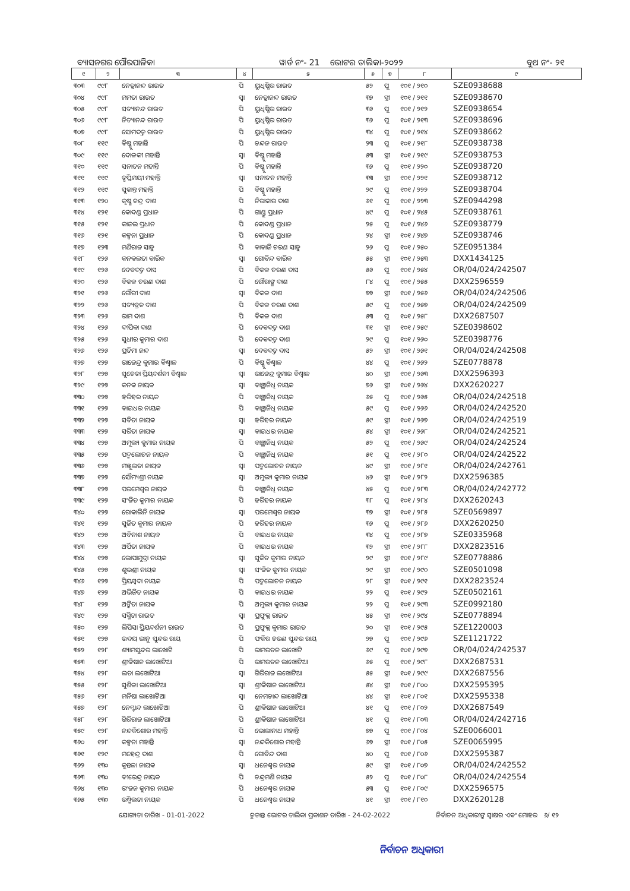ବ୍ୟାସନଗର ପୌରପାଳିକା ୱାର୍ଡ ନଂ- 21 ଭୋଟର ତାଲିକା-୨୦୨୨ ବୁଥ ନଂ- ୨୧
| ୧ | ୨ | ୩ | ୪ | ୫ | ୬ | ୭ | ୮ | ୯ |
| --- | --- | --- | --- | --- | --- | --- | --- | --- |
| ୩୦୩ | ୯୯୮ | ନେତ୍ରାନନ୍ଦ ରାଉତ | ପି | ୟୁଧିଷ୍ଠିର ରାଉତ | ୫୨ | ପୁ | ୧୦୧ / ୨୧୦ | SZE0938688 |
| ୩୦୪ | ୯୯୮ | ମମତା ରାଉତ | ସ୍ୱା | ନେତ୍ରାନନ୍ଦ ରାଉତ | ୩୭ | ସ୍ତ୍ରୀ | ୧୦୧ / ୨୧୧ | SZE0938670 |
| ୩୦୫ | ୯୯୮ | ସତ୍ୟାନନ୍ଦ ରାଉତ | ପି | ୟୁଧିଷ୍ଠିର ରାଉତ | ୩୬ | ପୁ | ୧୦୧ / ୨୧୨ | SZE0938654 |
| ୩୦୬ | ୯୯୮ | ନିତ୍ୟାନନ୍ଦ ରାଉତ | ପି | ୟୁଧିଷ୍ଠିର ରାଉତ | ୩୬ | ପୁ | ୧୦୧ / ୨୧୩ | SZE0938696 |
| ୩୦୭ | ୯୯୮ | ସୋମଦତ୍ତ ରାଉତ | ପି | ୟୁଧିଷ୍ଠିର ରାଉତ | ୩୪ | ପୁ | ୧୦୧ / ୨୧୪ | SZE0938662 |
| ୩୦୮ | ୧୧୯ | ବିଷ୍ଣୁ ମହାନ୍ତି | ପି | ଚନ୍ଦନ ରାଉତ | ୨୩ | ପୁ | ୧୦୧ / ୨୧୮ | SZE0938738 |
| ୩୦୯ | ୧୧୯ | ଦୋଳକୀ ମହାନ୍ତି | ସ୍ୱା | ବିଷ୍ଣୁ ମହାନ୍ତି | ୫୩ | ସ୍ତ୍ରୀ | ୧୦୧ / ୨୧୯ | SZE0938753 |
| ୩୧୦ | ୧୧୯ | ସନାତନ ମହାନ୍ତି | ପି | ବିଷ୍ଣୁ ମହାନ୍ତି | ୩୬ | ପୁ | ୧୦୧ / ୨୨୦ | SZE0938720 |
| ୩୧୧ | ୧୧୯ | ତୃପ୍ତିମୟୀ ମହାନ୍ତି | ସ୍ୱା | ସନାତନ ମହାନ୍ତି | ୩୩ | ସ୍ତ୍ରୀ | ୧୦୧ / ୨୨୧ | SZE0938712 |
| ୩୧୨ | ୧୧୯ | ସୁକାନ୍ତ ମହାନ୍ତି | ପି | ବିଷ୍ଣୁ ମହାନ୍ତି | ୨୯ | ପୁ | ୧୦୧ / ୨୨୨ | SZE0938704 |
| ୩୧୩ | ୧୨୦ | କୃଷ୍ଣ ଚନ୍ଦ୍ର ଦାଶ | ପି | ନିରାକାର ଦାଶ | ୬୧ | ପୁ | ୧୦୧ / ୨୨୩ | SZE0944298 |
| ୩୧୪ | ୧୨୧ | କୋଦଣ୍ଡ ପ୍ରଧାନ | ପି | ଗାଣ୍ଡୁ ପ୍ରଧାନ | ୪୯ | ପୁ | ୧୦୧ / ୨୪୫ | SZE0938761 |
| ୩୧୫ | ୧୨୧ | କାଜଲ ପ୍ରଧାନ | ପି | କୋଦଣ୍ଡ ପ୍ରଧାନ | ୨୫ | ପୁ | ୧୦୧ / ୨୪୬ | SZE0938779 |
| ୩୧୬ | ୧୨୧ | କଳ୍ପନା ପ୍ରଧାନ | ପି | କୋଦଣ୍ଡ ପ୍ରଧାନ | ୨୪ | ସ୍ତ୍ରୀ | ୧୦୧ / ୨୪୭ | SZE0938746 |
| ୩୧୭ | ୧୨୩ | ମଣିରାଜ ସାହୁ | ପି | ବାବାଜି ଚରଣ ସାହୁ | ୨୬ | ପୁ | ୧୦୧ / ୨୫୦ | SZE0951384 |
| ୩୧୮ | ୧୨୬ | କନକଲତା ବାରିକ | ସ୍ୱା | ଗୋବିନ୍ଦ ବାରିକ | ୫୫ | ସ୍ତ୍ରୀ | ୧୦୧ / ୨୫୩ | DXX1434125 |
| ୩୧୯ | ୧୨୬ | ଦେବଦତ୍ତ ଦାସ | ପି | ବିକଳ ଚରଣ ଦାସ | ୫୬ | ପୁ | ୧୦୧ / ୨୫୪ | OR/04/024/242507 |
| ୩୨୦ | ୧୨୬ | ବିକଳ ଚରଣ ଦାଶ | ପି | ଗୌରାଙ୍ଗ ଦାଶ | ୮୪ | ପୁ | ୧୦୧ / ୨୫୫ | DXX2596559 |
| ୩୨୧ | ୧୨୬ | ଗୌରୀ ଦାଶ | ସ୍ୱା | ବିକଳ ଦାଶ | ୭୭ | ସ୍ତ୍ରୀ | ୧୦୧ / ୨୫୬ | OR/04/024/242506 |
| ୩୨୨ | ୧୨୬ | ସତ୍ୟବ୍ରତ ଦାଶ | ପି | ବିକଳ ଚରଣ ଦାଶ | ୫୯ | ପୁ | ୧୦୧ / ୨୫୭ | OR/04/024/242509 |
| ୩୨୩ | ୧୨୬ | ରାମ ଦାଶ | ପି | ବିକଳ ଦାଶ | ୫୩ | ପୁ | ୧୦୧ / ୨୫୮ | DXX2687507 |
| ୩୨୪ | ୧୨୬ | ଦୀପିକା ଦାଶ | ପି | ଦେବଦତ୍ତ ଦାଶ | ୩୧ | ସ୍ତ୍ରୀ | ୧୦୧ / ୨୫୯ | SZE0398602 |
| ୩୨୫ | ୧୨୬ | ସୁଧୀର କୁମାର ଦାଶ | ପି | ଦେବଦତ୍ତ ଦାଶ | ୨୯ | ପୁ | ୧୦୧ / ୨୬୦ | SZE0398776 |
| ୩୨୬ | ୧୨୬ | ପ୍ରତିମା ନନ୍ଦ | ସ୍ୱା | ଦେବଦତ୍ତ ଦାସ | ୫୨ | ସ୍ତ୍ରୀ | ୧୦୧ / ୨୬୧ | OR/04/024/242508 |
| ୩୨୭ | ୧୨୭ | ରାଜେନ୍ଦ୍ର କୁମାର ବିଶ୍ୱାଳ | ପି | ବିଷ୍ଣୁ ବିଶ୍ୱାଳ | ୪୪ | ପୁ | ୧୦୧ / ୨୬୨ | SZE0778878 |
| ୩୨୮ | ୧୨୭ | ସୁଚେତା ପ୍ରିୟଦର୍ଶନୀ ବିଶ୍ୱାଳ | ସ୍ୱା | ରାଜେନ୍ଦ୍ର କୁମାର ବିଶ୍ୱାଳ | ୪୦ | ସ୍ତ୍ରୀ | ୧୦୧ / ୨୬୩ | DXX2596393 |
| ୩୨୯ | ୧୨୭ | କନକ ନାୟକ | ସ୍ୱା | ବାଞ୍ଛାନିଧି ନାୟକ | ୭୬ | ସ୍ତ୍ରୀ | ୧୦୧ / ୨୬୪ | DXX2620227 |
| ୩୩୦ | ୧୨୭ | ହରିହର ନାୟକ | ପି | ବାଞ୍ଛାନିଧି ନାୟକ | ୬୫ | ପୁ | ୧୦୧ / ୨୬୫ | OR/04/024/242518 |
| ୩୩୧ | ୧୨୭ | ବାଇଧର ନାୟକ | ପି | ବାଞ୍ଛାନିଧି ନାୟକ | ୫୯ | ପୁ | ୧୦୧ / ୨୬୬ | OR/04/024/242520 |
| ୩୩୨ | ୧୨୭ | ସବିତା ନାୟକ | ସ୍ୱା | ହରିହର ନାୟକ | ୫୯ | ସ୍ତ୍ରୀ | ୧୦୧ / ୨୬୭ | OR/04/024/242519 |
| ୩୩୩ | ୧୨୭ | ସରିତା ନାୟକ | ସ୍ୱା | ବାଇଧର ନାୟକ | ୫୪ | ସ୍ତ୍ରୀ | ୧୦୧ / ୨୬୮ | OR/04/024/242521 |
| ୩୩୪ | ୧୨୭ | ଅମୂଲ୍ୟ କୁମାର ନାୟକ | ପି | ବାଞ୍ଛାନିଧି ନାୟକ | ୫୨ | ପୁ | ୧୦୧ / ୨୬୯ | OR/04/024/242524 |
| ୩୩୫ | ୧୨୭ | ପଦ୍ମଲୋଚନ ନାୟକ | ପି | ବାଞ୍ଛାନିଧି ନାୟକ | ୫୧ | ପୁ | ୧୦୧ / ୨୮୦ | OR/04/024/242522 |
| ୩୩୬ | ୧୨୭ | ମଞ୍ଜୁଲତା ନାୟକ | ସ୍ୱା | ପଦ୍ମଲୋଚନ ନାୟକ | ୪୯ | ସ୍ତ୍ରୀ | ୧୦୧ / ୨୮୧ | OR/04/024/242761 |
| ୩୩୭ | ୧୨୭ | ସୌମ୍ୟଶ୍ରୀ ନାୟକ | ସ୍ୱା | ଅମୁଲ୍ୟ କୁମାର ନାୟକ | ୪୬ | ସ୍ତ୍ରୀ | ୧୦୧ / ୨୮୨ | DXX2596385 |
| ୩୩୮ | ୧୨୭ | ପରମେଶ୍ୱର ନାୟକ | ପି | ବାଞ୍ଛାନିଧି ନାୟକ | ୪୫ | ପୁ | ୧୦୧ / ୨୮୩ | OR/04/024/242772 |
| ୩୩୯ | ୧୨୭ | ସଂଜିତ କୁମାର ନାୟକ | ପି | ହରିହର ନାୟକ | ୩୮ | ପୁ | ୧୦୧ / ୨୮୪ | DXX2620243 |
| ୩୪୦ | ୧୨୭ | ରୋକାଲିନି ନାୟକ | ସ୍ୱା | ପରମେଶ୍ୱର ନାୟକ | ୩୭ | ସ୍ତ୍ରୀ | ୧୦୧ / ୨୮୫ | SZE0569897 |
| ୩୪୧ | ୧୨୭ | ସୁଜିତ କୁମାର ନାୟକ | ପି | ହରିହର ନାୟକ | ୩୬ | ପୁ | ୧୦୧ / ୨୮୬ | DXX2620250 |
| ୩୪୨ | ୧୨୭ | ଅବିନାଶ ନାୟକ | ପି | ବାଇଧର ନାୟକ | ୩୪ | ପୁ | ୧୦୧ / ୨୮୭ | SZE0335968 |
| ୩୪୩ | ୧୨୭ | ଅର୍ପିତା ନାୟକ | ପି | ବାଇଧର ନାୟକ | ୩୨ | ସ୍ତ୍ରୀ | ୧୦୧ / ୨୮୮ | DXX2823516 |
| ୩୪୪ | ୧୨୭ | ଲୋପାମୁଦ୍ରା ନାୟକ | ସ୍ୱା | ସୁଜିତ କୁମାର ନାୟକ | ୨୯ | ସ୍ତ୍ରୀ | ୧୦୧ / ୨୮୯ | SZE0778886 |
| ୩୪୫ | ୧୨୭ | ଶୁଭଶ୍ରୀ ନାୟକ | ସ୍ୱା | ସଂଜିତ କୁମାର ନାୟକ | ୨୯ | ସ୍ତ୍ରୀ | ୧୦୧ / ୨୯୦ | SZE0501098 |
| ୩୪୬ | ୧୨୭ | ପ୍ରିୟମ୍ବଦା ନାୟକ | ପି | ପଦ୍ମଲୋଚନ ନାୟକ | ୨୮ | ସ୍ତ୍ରୀ | ୧୦୧ / ୨୯୧ | DXX2823524 |
| ୩୪୭ | ୧୨୭ | ଅଭିଜିତ ନାୟକ | ପି | ବାଇଧର ନାୟକ | ୨୨ | ପୁ | ୧୦୧ / ୨୯୨ | SZE0502161 |
| ୩୪୮ | ୧୨୭ | ଅଙ୍କିତା ନାୟକ | ପି | ଅମୁଲ୍ୟ କୁମାର ନାୟକ | ୨୨ | ପୁ | ୧୦୧ / ୨୯୩ | SZE0992180 |
| ୩୪୯ | ୧୨୭ | ସସ୍ମିତା ରାଉତ | ସ୍ୱା | ପ୍ରଫୁଲ୍ଲ ରାଉତ | ୪୫ | ସ୍ତ୍ରୀ | ୧୦୧ / ୨୯୪ | SZE0778894 |
| ୩୫୦ | ୧୨୭ | ଲିପିସା ପ୍ରିୟଦର୍ଶନୀ ରାଉତ | ପି | ପ୍ରଫୁଲ୍ଲ କୁମାର ରାଉତ | ୨୦ | ସ୍ତ୍ରୀ | ୧୦୧ / ୨୯୫ | SZE1220003 |
| ୩୫୧ | ୧୨୭ | ଉଦୟ ଭାନୁ ସୁନ୍ଦର ରାୟ | ପି | ଫକିର ଚରଣ ସୁନ୍ଦର ରାୟ | ୨୭ | ପୁ | ୧୦୧ / ୨୯୬ | SZE1121722 |
| ୩୫୨ | ୧୨୮ | ଶ୍ୟାମସୁନ୍ଦର ଲାଖୋଟି | ପି | ରାମରତନ ଲାଖୋଟି | ୬୯ | ପୁ | ୧୦୧ / ୨୯୭ | OR/04/024/242537 |
| ୩୫୩ | ୧୨୮ | ଶ୍ରୀକିଷାନ ଲାଖୋଟିଆ | ପି | ରାମରତନ ଲାଖୋଟିଆ | ୬୫ | ପୁ | ୧୦୧ / ୨୯୮ | DXX2687531 |
| ୩୫୪ | ୧୨୮ | ଲତା ଲଖୋଟିଆ | ସ୍ୱା | ଗିରିରାଜ ଲଖୋଟିଆ | ୫୫ | ସ୍ତ୍ରୀ | ୧୦୧ / ୨୯୯ | DXX2687556 |
| ୩୫୫ | ୧୨୮ | ସୁଶିଳା ଲାଖୋଟିଆ | ସ୍ୱା | ଶ୍ରୀକିଷାନ ଲାଖୋଟିଆ | ୫୪ | ସ୍ତ୍ରୀ | ୧୦୧ / ୮୦୦ | DXX2595395 |
| ୩୫୬ | ୧୨୮ | ମନିଷା ଲାଖୋଟିଆ | ସ୍ୱା | ନେମଚାନ୍ଦ ଲାଖୋଟିଆ | ୪୪ | ସ୍ତ୍ରୀ | ୧୦୧ / ୮୦୧ | DXX2595338 |
| ୩୫୭ | ୧୨୮ | ନେମ୍ଚାନ୍ଦ ଲାଖୋଟିଆ | ପି | ଶ୍ରୀକିଷାନ ଲାଖୋଟିଆ | ୪୧ | ପୁ | ୧୦୧ / ୮୦୨ | DXX2687549 |
| ୩୫୮ | ୧୨୮ | ଗିରିରାଜ ଲାଖୋଟିଆ | ପି | ଶ୍ରୀକିଷାନ ଲାଖୋଟିଆ | ୪୧ | ପୁ | ୧୦୧ / ୮୦୩ | OR/04/024/242716 |
| ୩୫୯ | ୧୨୮ | ନନ୍ଦକିଶୋର ମହାନ୍ତି | ପି | ଭୋଲାନାଥ ମହାନ୍ତି | ୭୭ | ପୁ | ୧୦୧ / ୮୦୪ | SZE0066001 |
| ୩୬୦ | ୧୨୮ | କଳ୍ପନା ମହାନ୍ତି | ସ୍ୱା | ନନ୍ଦକିଶୋର ମହାନ୍ତି | ୬୭ | ସ୍ତ୍ରୀ | ୧୦୧ / ୮୦୫ | SZE0065995 |
| ୩୬୧ | ୧୨୯ | ମହେନ୍ଦ୍ର ଦାଶ | ପି | ଗୋବିନ୍ଦ ଦାଶ | ୪୦ | ପୁ | ୧୦୧ / ୮୦୬ | DXX2595387 |
| ୩୬୨ | ୧୩୦ | କୁନ୍ତଳା ନାୟକ | ସ୍ୱା | ଧନେଶ୍ୱର ନାୟକ | ୫୯ | ସ୍ତ୍ରୀ | ୧୦୧ / ୮୦୭ | OR/04/024/242552 |
| ୩୬୩ | ୧୩୦ | ବୀରେନ୍ଦ୍ର ନାୟକ | ପି | ଚନ୍ଦ୍ରମଣି ନାୟକ | ୫୨ | ପୁ | ୧୦୧ / ୮୦୮ | OR/04/024/242554 |
| ୩୬୪ | ୧୩୦ | ରଂଜନ କୁମାର ନାୟକ | ପି | ଧନେଶ୍ୱର ନାୟକ | ୫୩ | ପୁ | ୧୦୧ / ୮୦୯ | DXX2596575 |
| ୩୬୫ | ୧୩୦ | ରଶ୍ମିଲତା ନାୟକ | ପି | ଧନେଶ୍ୱର ନାୟକ | ୪୧ | ସ୍ତ୍ରୀ | ୧୦୧ / ୮୧୦ | DXX2620128 |
ଯୋଗ୍ୟତା ତାରିଖ - 01-01-2022 ଚୁଡାନ୍ତ ଭୋଟର ତାଲିକା ପ୍ରକାଶନ ତାରିଖ - 24-02-2022 ନିର୍ବାଚନ ଅଧିକାରୀଙ୍କ ସ୍ୱାକ୍ଷର ଏବଂ ମୋହର ୬/ ୧୨
ନିର୍ବାଚନ ଅଧିକାରୀ